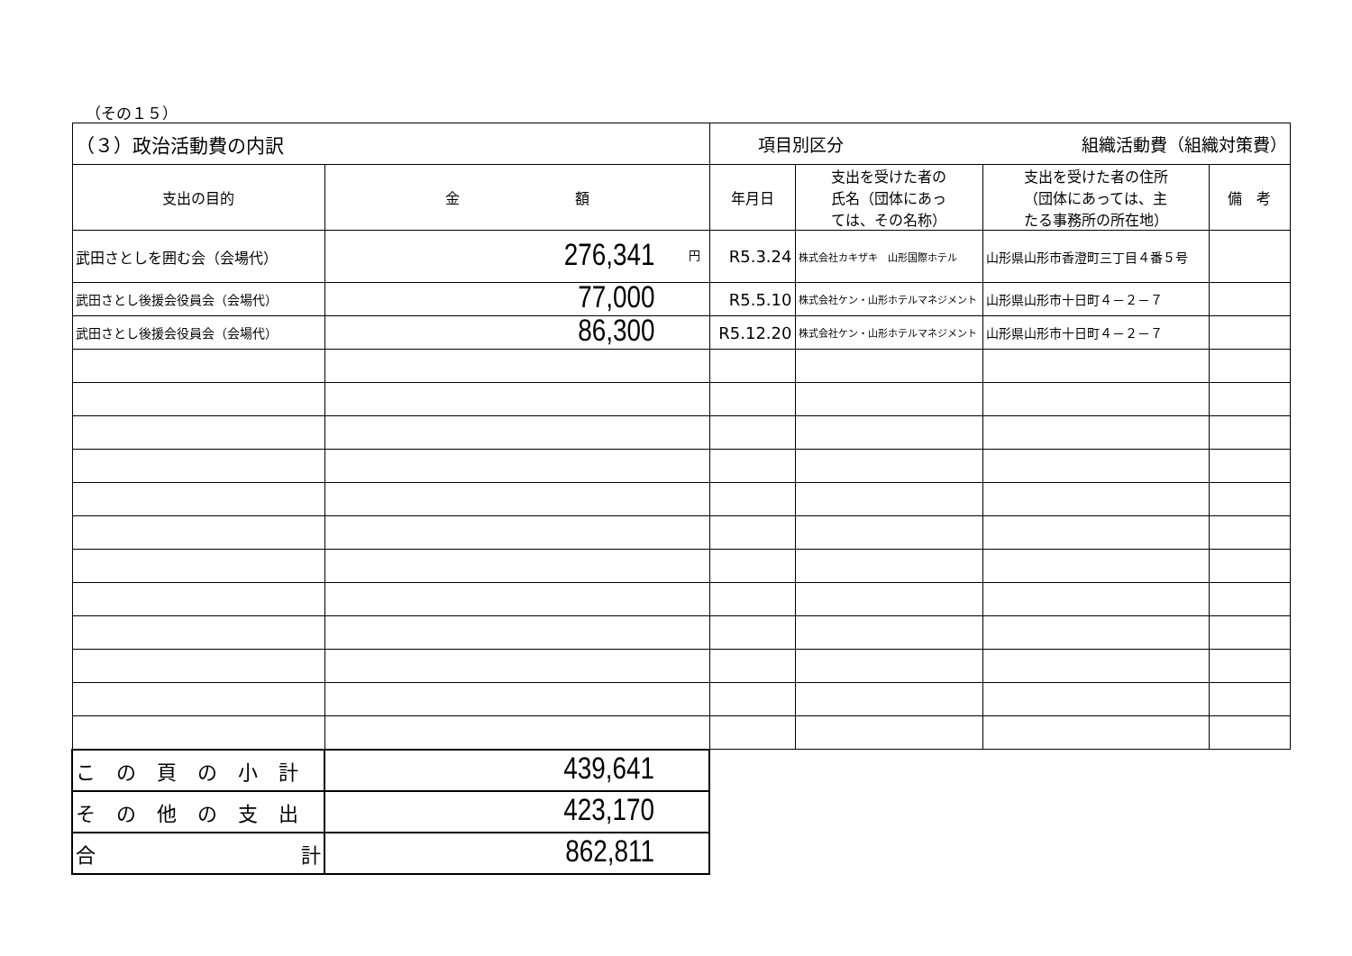（その１５）
| （３）政治活動費の内訳 | | 項目別区分 組織活動費（組織対策費） | | | |
| 支出の目的 | 金 額 | 年月日 | 支出を受けた者の 氏名（団体にあっ ては、その名称） | 支出を受けた者の住所 （団体にあっては、主 たる事務所の所在地） | 備 考 |
| 武田さとしを囲む会（会場代） | 円 276,341 | R5.3.24 | 株式会社カキザキ 山形国際ホテル | 山形県山形市香澄町三丁目４番５号 | |
| 武田さとし後援会役員会（会場代） | 77,000 | R5.5.10 | 株式会社ケン・山形ホテルマネジメント | 山形県山形市十日町４－２－７ | |
| 武田さとし後援会役員会（会場代） | 86,300 | R5.12.20 | 株式会社ケン・山形ホテルマネジメント | 山形県山形市十日町４－２－７ | |
| この頁の小計 | 439,641 | | | | |
| その他の支出 | 423,170 | | | | |
| 合 計 | 862,811 | | | | |